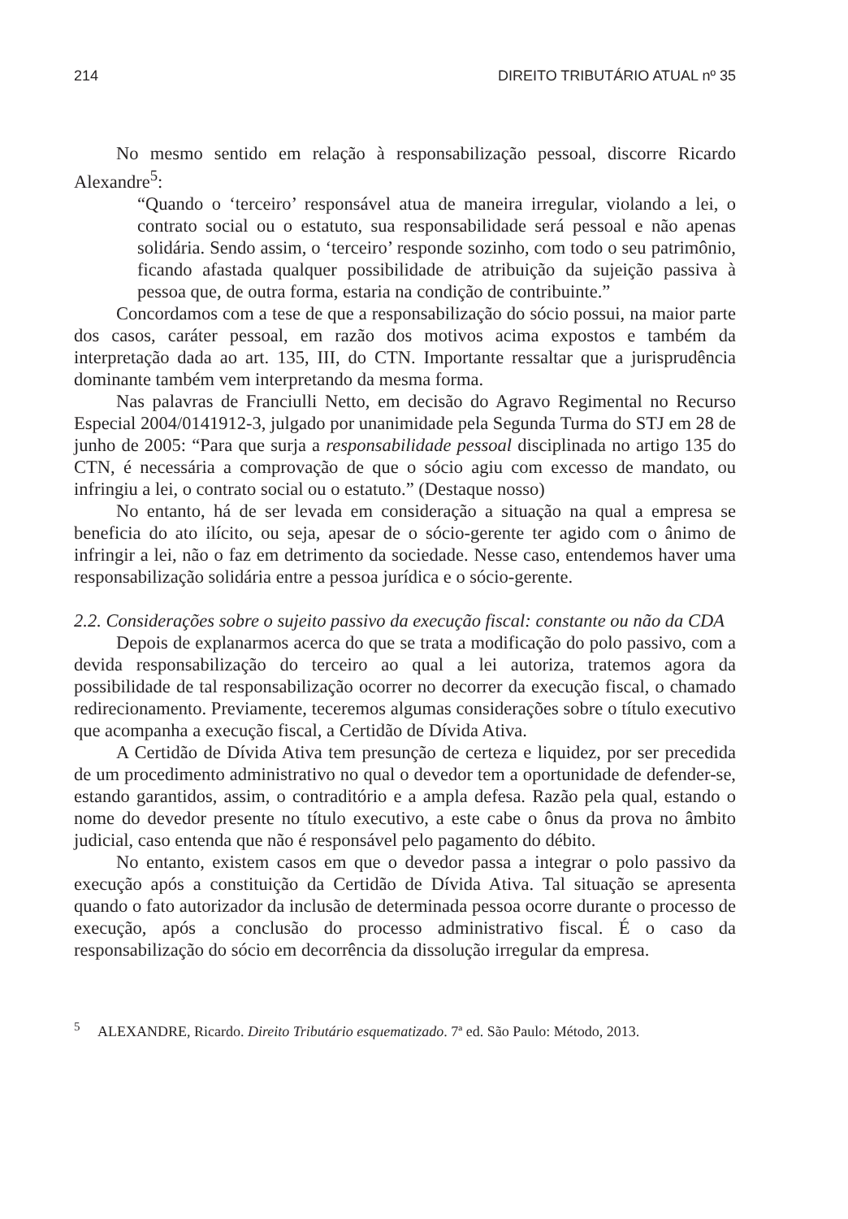214 DIREITO TRIBUTÁRIO ATUAL nº 35
No mesmo sentido em relação à responsabilização pessoal, discorre Ricardo Alexandre<sup>5</sup>:
“Quando o ‘terceiro’ responsável atua de maneira irregular, violando a lei, o contrato social ou o estatuto, sua responsabilidade será pessoal e não apenas solidária. Sendo assim, o ‘terceiro’ responde sozinho, com todo o seu patrimônio, ficando afastada qualquer possibilidade de atribuição da sujeição passiva à pessoa que, de outra forma, estaria na condição de contribuinte.”
Concordamos com a tese de que a responsabilização do sócio possui, na maior parte dos casos, caráter pessoal, em razão dos motivos acima expostos e também da interpretação dada ao art. 135, III, do CTN. Importante ressaltar que a jurisprudência dominante também vem interpretando da mesma forma.
Nas palavras de Franciulli Netto, em decisão do Agravo Regimental no Recurso Especial 2004/0141912-3, julgado por unanimidade pela Segunda Turma do STJ em 28 de junho de 2005: “Para que surja a responsabilidade pessoal disciplinada no artigo 135 do CTN, é necessária a comprovação de que o sócio agiu com excesso de mandato, ou infringiu a lei, o contrato social ou o estatuto.” (Destaque nosso)
No entanto, há de ser levada em consideração a situação na qual a empresa se beneficia do ato ilícito, ou seja, apesar de o sócio-gerente ter agido com o ânimo de infringir a lei, não o faz em detrimento da sociedade. Nesse caso, entendemos haver uma responsabilização solidária entre a pessoa jurídica e o sócio-gerente.
2.2. Considerações sobre o sujeito passivo da execução fiscal: constante ou não da CDA
Depois de explanarmos acerca do que se trata a modificação do polo passivo, com a devida responsabilização do terceiro ao qual a lei autoriza, tratemos agora da possibilidade de tal responsabilização ocorrer no decorrer da execução fiscal, o chamado redirecionamento. Previamente, teceremos algumas considerações sobre o título executivo que acompanha a execução fiscal, a Certidão de Dívida Ativa.
A Certidão de Dívida Ativa tem presunção de certeza e liquidez, por ser precedida de um procedimento administrativo no qual o devedor tem a oportunidade de defender-se, estando garantidos, assim, o contraditório e a ampla defesa. Razão pela qual, estando o nome do devedor presente no título executivo, a este cabe o ônus da prova no âmbito judicial, caso entenda que não é responsável pelo pagamento do débito.
No entanto, existem casos em que o devedor passa a integrar o polo passivo da execução após a constituição da Certidão de Dívida Ativa. Tal situação se apresenta quando o fato autorizador da inclusão de determinada pessoa ocorre durante o processo de execução, após a conclusão do processo administrativo fiscal. É o caso da responsabilização do sócio em decorrência da dissolução irregular da empresa.
<sup>5</sup> ALEXANDRE, Ricardo. Direito Tributário esquematizado. 7ª ed. São Paulo: Método, 2013.